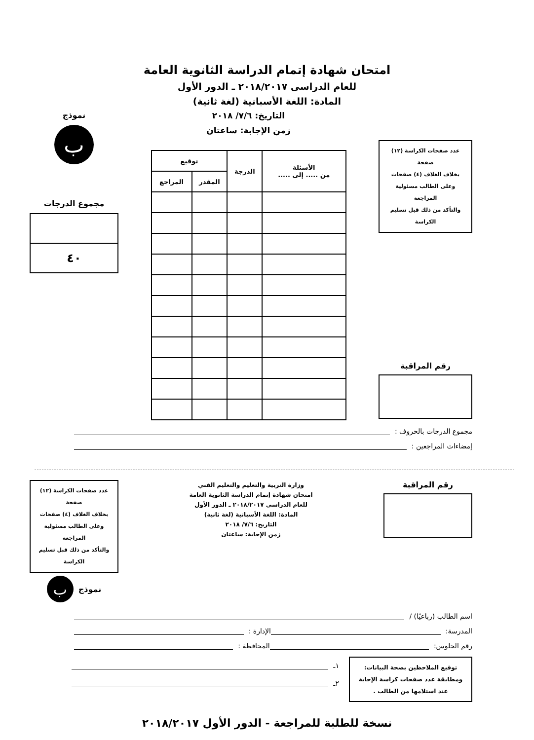امتحان شهادة إتمام الدراسة الثانوية العامة
للعام الدراسى ٢٠١٨/٢٠١٧ ـ الدور الأول
المادة: اللغة الأسبانية (لغة ثانية)
عدد صفحات الكراسة (١٢) صفحة
بخلاف الغلاف (٤) صفحات
وعلى الطالب مسئولية المراجعة
والتأكد من ذلك قبل تسليم الكراسة
رقم المراقبة
التاريخ: ٧/٦/ ٢٠١٨
زمن الإجابة: ساعتان
| الأسئلة من ..... إلى ..... | الدرجة | توقيع | |
| --- | --- | --- | --- |
| | | المقدر | المراجع |
نموذج
ب
مجموع الدرجات
٤٠
مجموع الدرجات بالحروف :
إمضاءات المراجعين :
رقم المراقبة
وزارة التربية والتعليم والتعليم الفني
امتحان شهادة إتمام الدراسة الثانوية العامة
للعام الدراسى ٢٠١٨/٢٠١٧ ـ الدور الأول
المادة: اللغة الأسبانية (لغة ثانية)
التاريخ: ٧/٦/ ٢٠١٨
زمن الإجابة: ساعتان
عدد صفحات الكراسة (١٢) صفحة
بخلاف الغلاف (٤) صفحات
وعلى الطالب مسئولية المراجعة
والتأكد من ذلك قبل تسليم الكراسة
نموذج
ب
اسم الطالب (رباعيًا) /
المدرسة: الإدارة :
رقم الجلوس: المحافظة :
توقيع الملاحظين بصحة البيانات:
ومطابقة عدد صفحات كراسة الإجابة
عند استلامها من الطالب .
١ـ
٢ـ
نسخة للطلبة للمراجعة - الدور الأول ٢٠١٨/٢٠١٧